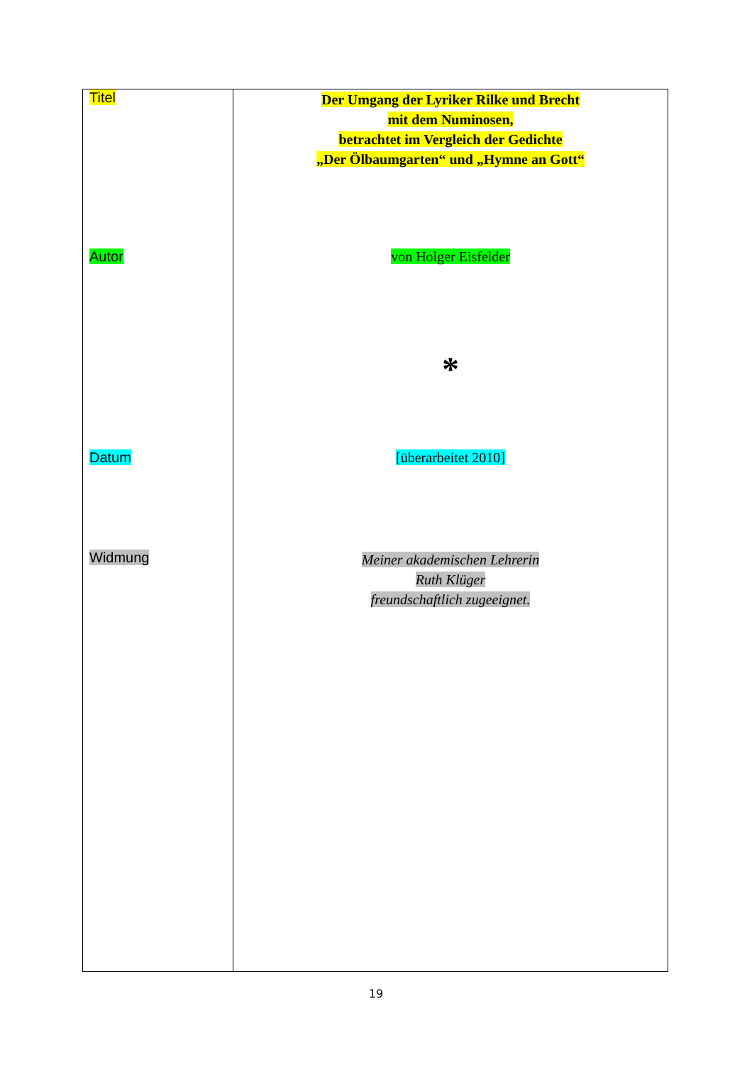| Titel Autor Datum Widmung | Der Umgang der Lyriker Rilke und Brecht mit dem Numinosen, betrachtet im Vergleich der Gedichte „Der Ölbaumgarten“ und „Hymne an Gott“ von Holger Eisfelder * [überarbeitet 2010] Meiner akademischen Lehrerin Ruth Klüger freundschaftlich zugeeignet. |
19